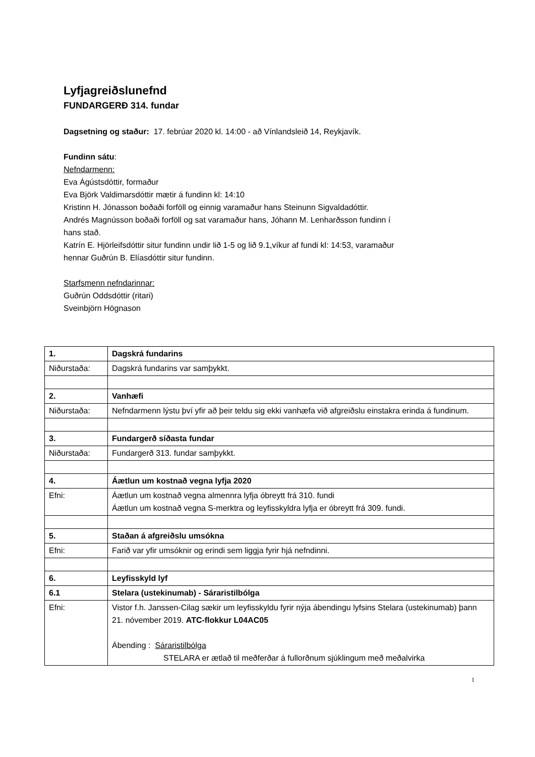Lyfjagreiðslunefnd
FUNDARGERÐ 314. fundar
Dagsetning og staður: 17. febrúar 2020 kl. 14:00 - að Vínlandsleið 14, Reykjavík.
Fundinn sátu:
Nefndarmenn:
Eva Ágústsdóttir, formaður
Eva Björk Valdimarsdóttir mætir á fundinn kl: 14:10
Kristinn H. Jónasson boðaði forföll og einnig varamaður hans Steinunn Sigvaldadóttir.
Andrés Magnússon boðaði forföll og sat varamaður hans, Jóhann M. Lenharðsson fundinn í
hans stað.
Katrín E. Hjörleifsdóttir situr fundinn undir lið 1-5 og lið 9.1,víkur af fundi kl: 14:53, varamaður
hennar Guðrún B. Elíasdóttir situr fundinn.
Starfsmenn nefndarinnar:
Guðrún Oddsdóttir (ritari)
Sveinbjörn Högnason
| 1. | Dagskrá fundarins |
| Niðurstaða: | Dagskrá fundarins var samþykkt. |
| 2. | Vanhæfi |
| Niðurstaða: | Nefndarmenn lýstu því yfir að þeir teldu sig ekki vanhæfa við afgreiðslu einstakra erinda á fundinum. |
| 3. | Fundargerð síðasta fundar |
| Niðurstaða: | Fundargerð 313. fundar samþykkt. |
| 4. | Áætlun um kostnað vegna lyfja 2020 |
| Efni: | Áætlun um kostnað vegna almennra lyfja óbreytt frá 310. fundi Áætlun um kostnað vegna S-merktra og leyfisskyldra lyfja er óbreytt frá 309. fundi. |
| 5. | Staðan á afgreiðslu umsókna |
| Efni: | Farið var yfir umsóknir og erindi sem liggja fyrir hjá nefndinni. |
| 6. | Leyfisskyld lyf |
| 6.1 | Stelara (ustekinumab) - Sáraristilbólga |
| Efni: | Vistor f.h. Janssen-Cilag sækir um leyfisskyldu fyrir nýja ábendingu lyfsins Stelara (ustekinumab) þann 21. nóvember 2019. ATC-flokkur L04AC05 Ábending : Sáraristilbólga STELARA er ætlað til meðferðar á fullorðnum sjúklingum með meðalvirka |
1